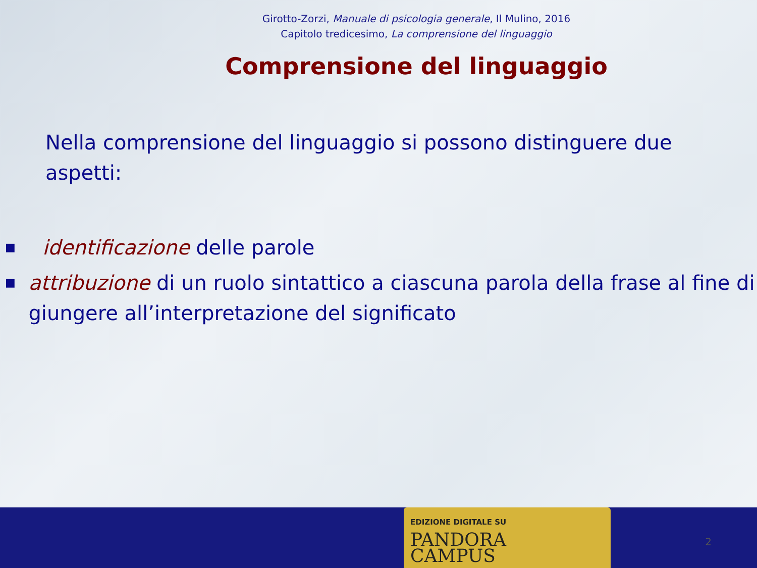Girotto-Zorzi, Manuale di psicologia generale, Il Mulino, 2016
Capitolo tredicesimo, La comprensione del linguaggio
Comprensione del linguaggio
Nella comprensione del linguaggio si possono distinguere due aspetti:
■ identificazione delle parole
■ attribuzione di un ruolo sintattico a ciascuna parola della frase al fine di giungere all’interpretazione del significato
EDIZIONE DIGITALE SU
PANDORA
CAMPUS
2